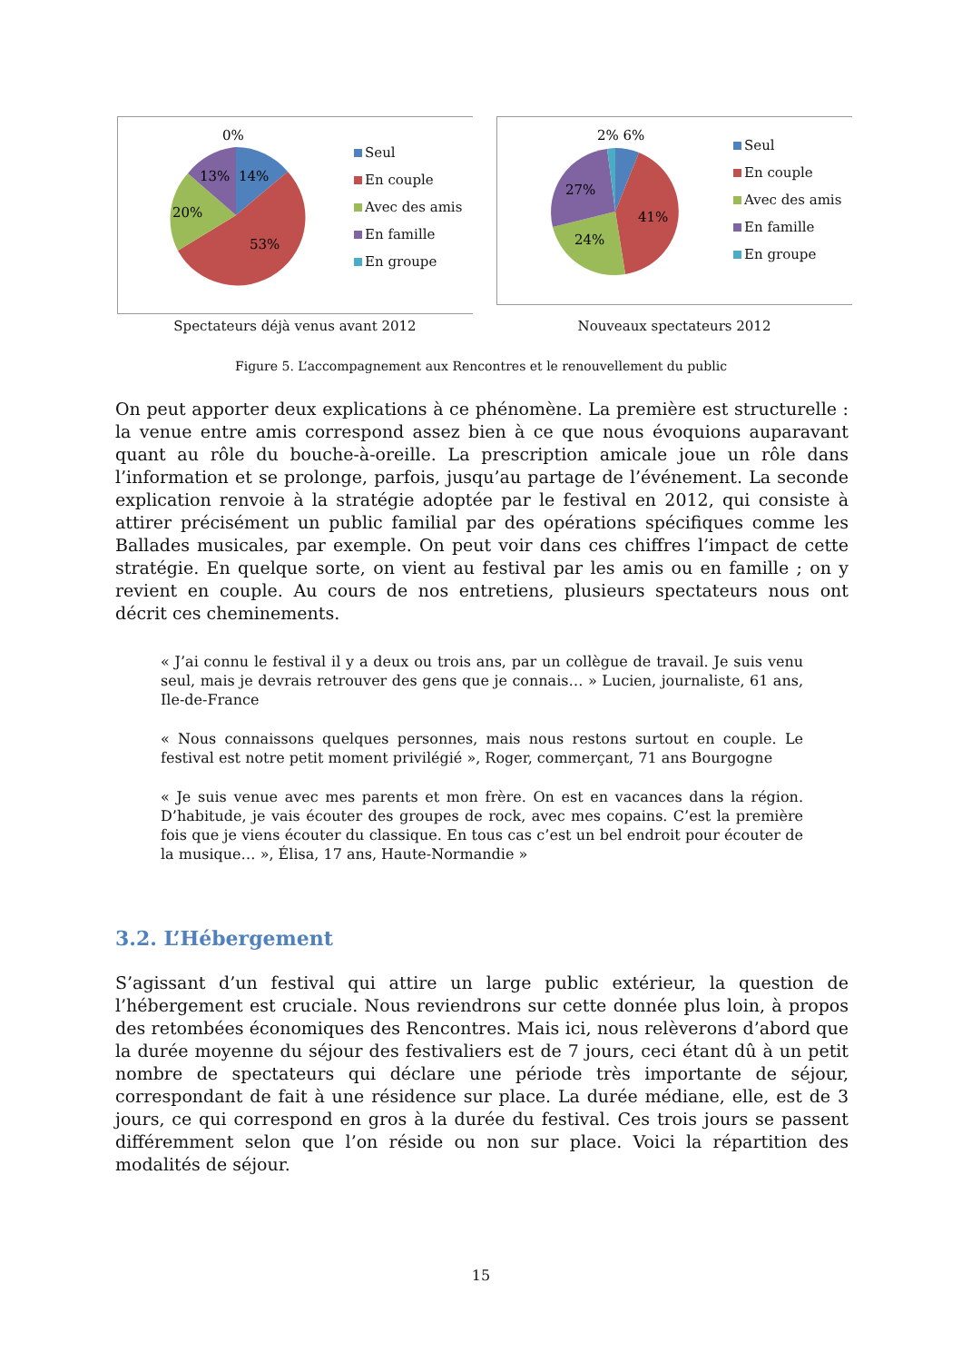0%
13%
14%
20%
53%
Seul
En couple
Avec des amis
En famille
En groupe
Spectateurs déjà venus avant 2012
2% 6%
27%
41%
24%
Seul
En couple
Avec des amis
En famille
En groupe
Nouveaux spectateurs 2012
Figure 5. L’accompagnement aux Rencontres et le renouvellement du public
On peut apporter deux explications à ce phénomène. La première est structurelle : la venue entre amis correspond assez bien à ce que nous évoquions auparavant quant au rôle du bouche-à-oreille. La prescription amicale joue un rôle dans l’information et se prolonge, parfois, jusqu’au partage de l’événement. La seconde explication renvoie à la stratégie adoptée par le festival en 2012, qui consiste à attirer précisément un public familial par des opérations spécifiques comme les Ballades musicales, par exemple. On peut voir dans ces chiffres l’impact de cette stratégie. En quelque sorte, on vient au festival par les amis ou en famille ; on y revient en couple. Au cours de nos entretiens, plusieurs spectateurs nous ont décrit ces cheminements.
« J’ai connu le festival il y a deux ou trois ans, par un collègue de travail. Je suis venu seul, mais je devrais retrouver des gens que je connais… » Lucien, journaliste, 61 ans, Ile-de-France
« Nous connaissons quelques personnes, mais nous restons surtout en couple. Le festival est notre petit moment privilégié », Roger, commerçant, 71 ans Bourgogne
« Je suis venue avec mes parents et mon frère. On est en vacances dans la région. D’habitude, je vais écouter des groupes de rock, avec mes copains. C’est la première fois que je viens écouter du classique. En tous cas c’est un bel endroit pour écouter de la musique… », Élisa, 17 ans, Haute-Normandie »
3.2. L’Hébergement
S’agissant d’un festival qui attire un large public extérieur, la question de l’hébergement est cruciale. Nous reviendrons sur cette donnée plus loin, à propos des retombées économiques des Rencontres. Mais ici, nous relèverons d’abord que la durée moyenne du séjour des festivaliers est de 7 jours, ceci étant dû à un petit nombre de spectateurs qui déclare une période très importante de séjour, correspondant de fait à une résidence sur place. La durée médiane, elle, est de 3 jours, ce qui correspond en gros à la durée du festival. Ces trois jours se passent différemment selon que l’on réside ou non sur place. Voici la répartition des modalités de séjour.
15